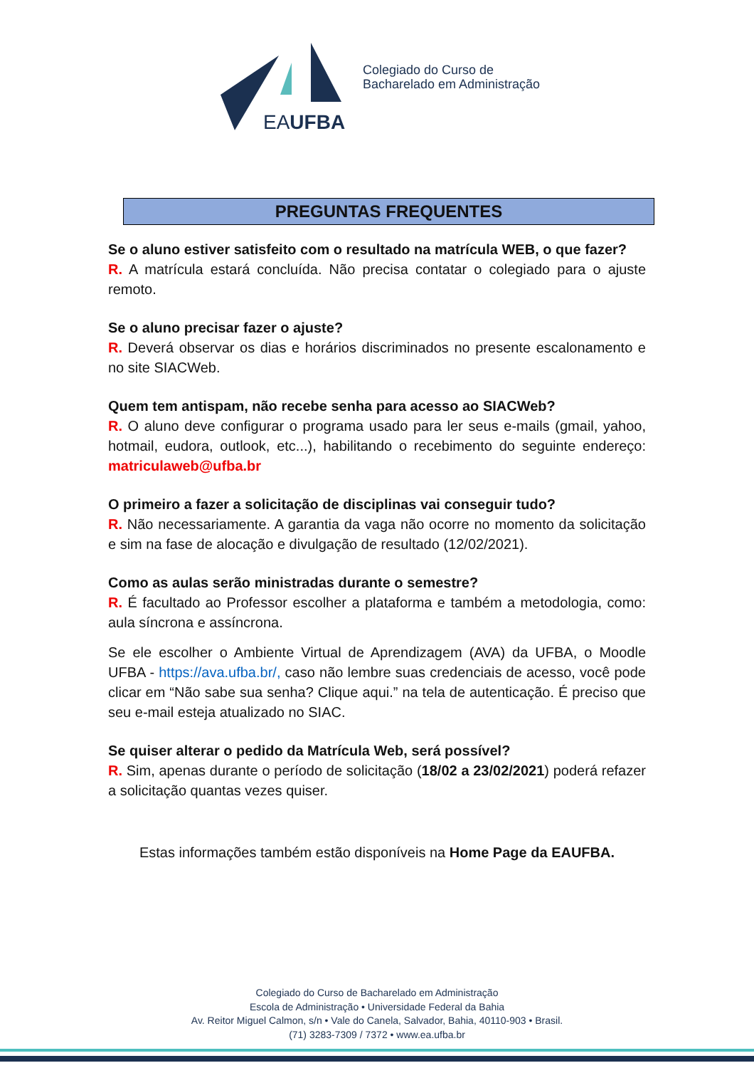EAUFBA
Colegiado do Curso de
Bacharelado em Administração
PREGUNTAS FREQUENTES
Se o aluno estiver satisfeito com o resultado na matrícula WEB, o que fazer?
R. A matrícula estará concluída. Não precisa contatar o colegiado para o ajuste remoto.
Se o aluno precisar fazer o ajuste?
R. Deverá observar os dias e horários discriminados no presente escalonamento e no site SIACWeb.
Quem tem antispam, não recebe senha para acesso ao SIACWeb?
R. O aluno deve configurar o programa usado para ler seus e-mails (gmail, yahoo, hotmail, eudora, outlook, etc...), habilitando o recebimento do seguinte endereço: matriculaweb@ufba.br
O primeiro a fazer a solicitação de disciplinas vai conseguir tudo?
R. Não necessariamente. A garantia da vaga não ocorre no momento da solicitação e sim na fase de alocação e divulgação de resultado (12/02/2021).
Como as aulas serão ministradas durante o semestre?
R. É facultado ao Professor escolher a plataforma e também a metodologia, como: aula síncrona e assíncrona.
Se ele escolher o Ambiente Virtual de Aprendizagem (AVA) da UFBA, o Moodle UFBA - https://ava.ufba.br/, caso não lembre suas credenciais de acesso, você pode clicar em “Não sabe sua senha? Clique aqui.” na tela de autenticação. É preciso que seu e-mail esteja atualizado no SIAC.
Se quiser alterar o pedido da Matrícula Web, será possível?
R. Sim, apenas durante o período de solicitação (18/02 a 23/02/2021) poderá refazer a solicitação quantas vezes quiser.
Estas informações também estão disponíveis na Home Page da EAUFBA.
Colegiado do Curso de Bacharelado em Administração
Escola de Administração • Universidade Federal da Bahia
Av. Reitor Miguel Calmon, s/n • Vale do Canela, Salvador, Bahia, 40110-903 • Brasil.
(71) 3283-7309 / 7372 • www.ea.ufba.br